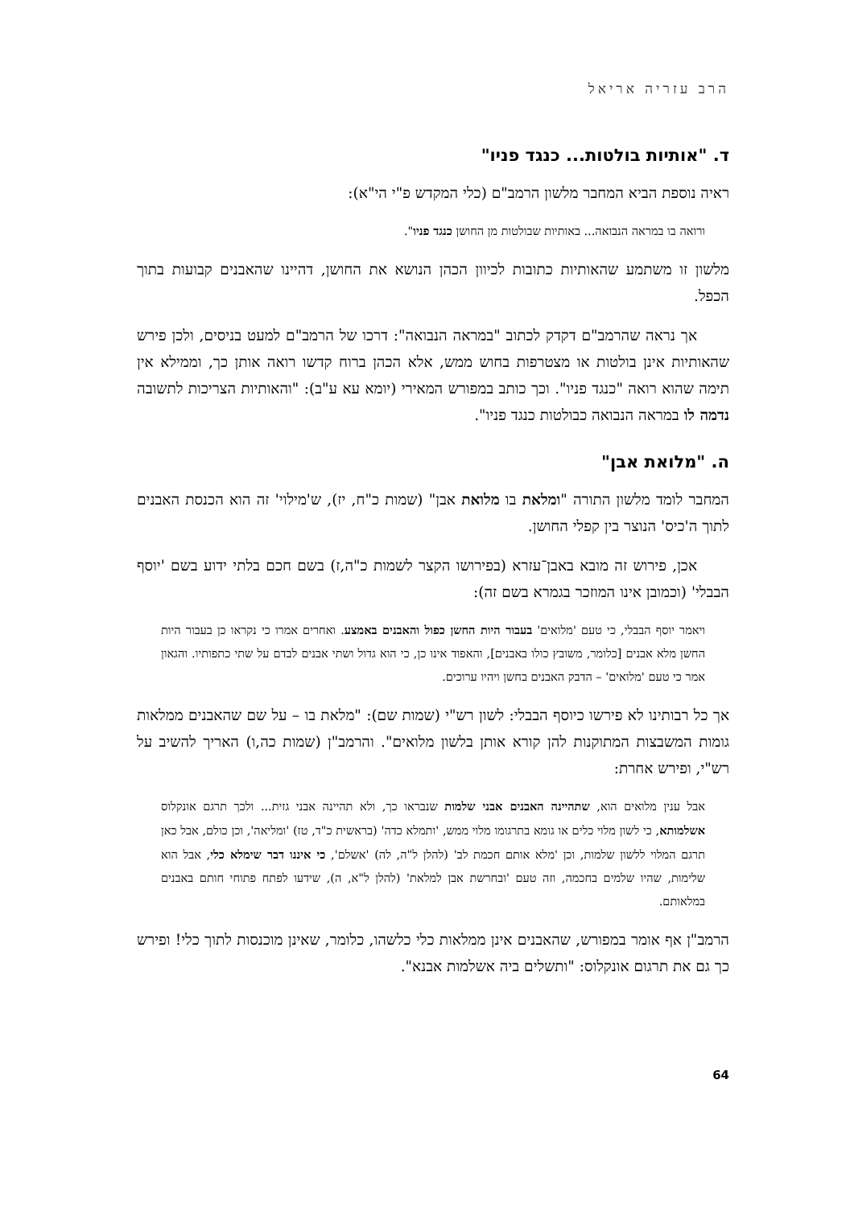הרב עזריה אריאל
ד. "אותיות בולטות... כנגד פניו"
ראיה נוספת הביא המחבר מלשון הרמב"ם (כלי המקדש פ"י הי"א):
ורואה בו במראה הנבואה... באותיות שבולטות מן החושן כנגד פניו".
מלשון זו משתמע שהאותיות כתובות לכיוון הכהן הנושא את החושן, דהיינו שהאבנים קבועות בתוך הכפל.
אך נראה שהרמב"ם דקדק לכתוב "במראה הנבואה": דרכו של הרמב"ם למעט בניסים, ולכן פירש שהאותיות אינן בולטות או מצטרפות בחוש ממש, אלא הכהן ברוח קדשו רואה אותן כך, וממילא אין תימה שהוא רואה "כנגד פניו". וכך כותב במפורש המאירי (יומא עא ע"ב): "והאותיות הצריכות לתשובה נדמה לו במראה הנבואה כבולטות כנגד פניו".
ה. "מלואת אבן"
המחבר לומד מלשון התורה "ומלאת בו מלואת אבן" (שמות כ"ח, יז), ש'מילוי' זה הוא הכנסת האבנים לתוך ה'כיס' הנוצר בין קפלי החושן.
אכן, פירוש זה מובא באבן־עזרא (בפירושו הקצר לשמות כ"ה,ז) בשם חכם בלתי ידוע בשם 'יוסף הבבלי' (וכמובן אינו המוזכר בגמרא בשם זה):
ויאמר יוסף הבבלי, כי טעם 'מלואים' בעבור היות החשן כפול והאבנים באמצע. ואחרים אמרו כי נקראו כן בעבור היות החשן מלא אבנים [כלומר, משובץ כולו באבנים], והאפוד אינו כן, כי הוא גדול ושתי אבנים לבדם על שתי כתפותיו. והגאון אמר כי טעם 'מלואים' – הדבק האבנים בחשן ויהיו ערוכים.
אך כל רבותינו לא פירשו כיוסף הבבלי: לשון רש"י (שמות שם): "מלאת בו – על שם שהאבנים ממלאות גומות המשבצות המתוקנות להן קורא אותן בלשון מלואים". והרמב"ן (שמות כה,ו) האריך להשיב על רש"י, ופירש אחרת:
אבל ענין מלואים הוא, שתהיינה האבנים אבני שלמות שנבראו כך, ולא תהיינה אבני גזית... ולכך תרגם אונקלוס אשלמותא, כי לשון מלוי כלים או גומא בתרגומו מלוי ממש, 'ותמלא כדה' (בראשית כ"ד, טז) 'ומליאה', וכן כולם, אבל כאן תרגם המלוי ללשון שלמות, וכן 'מלא אותם חכמת לב' (להלן ל"ה, לה) 'אשלם', כי איננו דבר שימלא כלי, אבל הוא שלימות, שהיו שלמים בחכמה, וזה טעם 'ובחרשת אבן למלאת' (להלן ל"א, ה), שידעו לפתח פתוחי חותם באבנים במלאותם.
הרמב"ן אף אומר במפורש, שהאבנים אינן ממלאות כלי כלשהו, כלומר, שאינן מוכנסות לתוך כלי! ופירש כך גם את תרגום אונקלוס: "ותשלים ביה אשלמות אבנא".
64